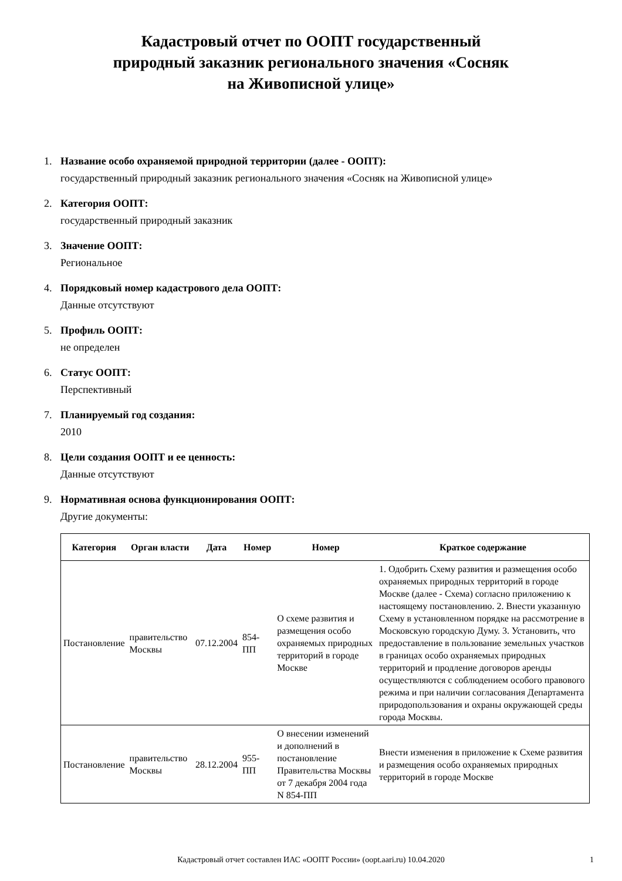Кадастровый отчет по ООПТ государственный
природный заказник регионального значения «Сосняк
на Живописной улице»
1. Название особо охраняемой природной территории (далее - ООПТ):
государственный природный заказник регионального значения «Сосняк на Живописной улице»
2. Категория ООПТ:
государственный природный заказник
3. Значение ООПТ:
Региональное
4. Порядковый номер кадастрового дела ООПТ:
Данные отсутствуют
5. Профиль ООПТ:
не определен
6. Статус ООПТ:
Перспективный
7. Планируемый год создания:
2010
8. Цели создания ООПТ и ее ценность:
Данные отсутствуют
9. Нормативная основа функционирования ООПТ:
Другие документы:
| Категория | Орган власти | Дата | Номер | Номер | Краткое содержание |
| --- | --- | --- | --- | --- | --- |
| Постановление | правительство Москвы | 07.12.2004 | 854-ПП | О схеме развития и размещения особо охраняемых природных территорий в городе Москве | 1. Одобрить Схему развития и размещения особо охраняемых природных территорий в городе Москве (далее - Схема) согласно приложению к настоящему постановлению. 2. Внести указанную Схему в установленном порядке на рассмотрение в Московскую городскую Думу. 3. Установить, что предоставление в пользование земельных участков в границах особо охраняемых природных территорий и продление договоров аренды осуществляются с соблюдением особого правового режима и при наличии согласования Департамента природопользования и охраны окружающей среды города Москвы. |
| Постановление | правительство Москвы | 28.12.2004 | 955-ПП | О внесении изменений и дополнений в постановление Правительства Москвы от 7 декабря 2004 года N 854-ПП | Внести изменения в приложение к Схеме развития и размещения особо охраняемых природных территорий в городе Москве |
Кадастровый отчет составлен ИАС «ООПТ России» (oopt.aari.ru) 10.04.2020 1